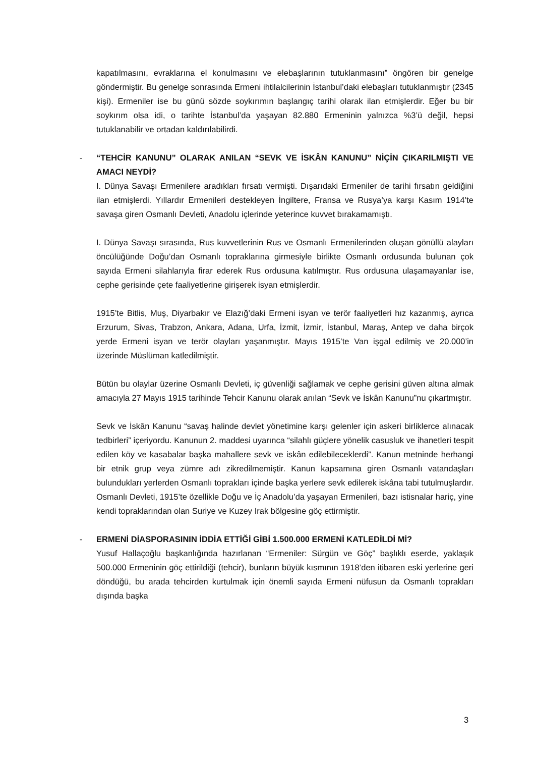kapatılmasını, evraklarına el konulmasını ve elebaşlarının tutuklanmasını” öngören bir genelge göndermiştir. Bu genelge sonrasında Ermeni ihtilalcilerinin İstanbul’daki elebaşları tutuklanmıştır (2345 kişi). Ermeniler ise bu günü sözde soykırımın başlangıç tarihi olarak ilan etmişlerdir. Eğer bu bir soykırım olsa idi, o tarihte İstanbul’da yaşayan 82.880 Ermeninin yalnızca %3’ü değil, hepsi tutuklanabilir ve ortadan kaldırılabilirdi.
- “TEHCİR KANUNU” OLARAK ANILAN “SEVK VE İSKÂN KANUNU” NİÇİN ÇIKARILMIŞTI VE AMACI NEYDİ?
I. Dünya Savaşı Ermenilere aradıkları fırsatı vermişti. Dışarıdaki Ermeniler de tarihi fırsatın geldiğini ilan etmişlerdi. Yıllardır Ermenileri destekleyen İngiltere, Fransa ve Rusya’ya karşı Kasım 1914’te savaşa giren Osmanlı Devleti, Anadolu içlerinde yeterince kuvvet bırakamamıştı.
I. Dünya Savaşı sırasında, Rus kuvvetlerinin Rus ve Osmanlı Ermenilerinden oluşan gönüllü alayları öncülüğünde Doğu’dan Osmanlı topraklarına girmesiyle birlikte Osmanlı ordusunda bulunan çok sayıda Ermeni silahlarıyla firar ederek Rus ordusuna katılmıştır. Rus ordusuna ulaşamayanlar ise, cephe gerisinde çete faaliyetlerine girişerek isyan etmişlerdir.
1915’te Bitlis, Muş, Diyarbakır ve Elazığ’daki Ermeni isyan ve terör faaliyetleri hız kazanmış, ayrıca Erzurum, Sivas, Trabzon, Ankara, Adana, Urfa, İzmit, İzmir, İstanbul, Maraş, Antep ve daha birçok yerde Ermeni isyan ve terör olayları yaşanmıştır. Mayıs 1915’te Van işgal edilmiş ve 20.000’in üzerinde Müslüman katledilmiştir.
Bütün bu olaylar üzerine Osmanlı Devleti, iç güvenliği sağlamak ve cephe gerisini güven altına almak amacıyla 27 Mayıs 1915 tarihinde Tehcir Kanunu olarak anılan “Sevk ve İskân Kanunu”nu çıkartmıştır.
Sevk ve İskân Kanunu “savaş halinde devlet yönetimine karşı gelenler için askeri birliklerce alınacak tedbirleri” içeriyordu. Kanunun 2. maddesi uyarınca “silahlı güçlere yönelik casusluk ve ihanetleri tespit edilen köy ve kasabalar başka mahallere sevk ve iskân edilebileceklerdi”. Kanun metninde herhangi bir etnik grup veya zümre adı zikredilmemiştir. Kanun kapsamına giren Osmanlı vatandaşları bulundukları yerlerden Osmanlı toprakları içinde başka yerlere sevk edilerek iskâna tabi tutulmuşlardır. Osmanlı Devleti, 1915’te özellikle Doğu ve İç Anadolu’da yaşayan Ermenileri, bazı istisnalar hariç, yine kendi topraklarından olan Suriye ve Kuzey Irak bölgesine göç ettirmiştir.
- ERMENİ DİASPORASININ İDDİA ETTİĞİ GİBİ 1.500.000 ERMENİ KATLEDİLDİ Mİ?
Yusuf Hallaçoğlu başkanlığında hazırlanan “Ermeniler: Sürgün ve Göç” başlıklı eserde, yaklaşık 500.000 Ermeninin göç ettirildiği (tehcir), bunların büyük kısmının 1918’den itibaren eski yerlerine geri döndüğü, bu arada tehcirden kurtulmak için önemli sayıda Ermeni nüfusun da Osmanlı toprakları dışında başka
3